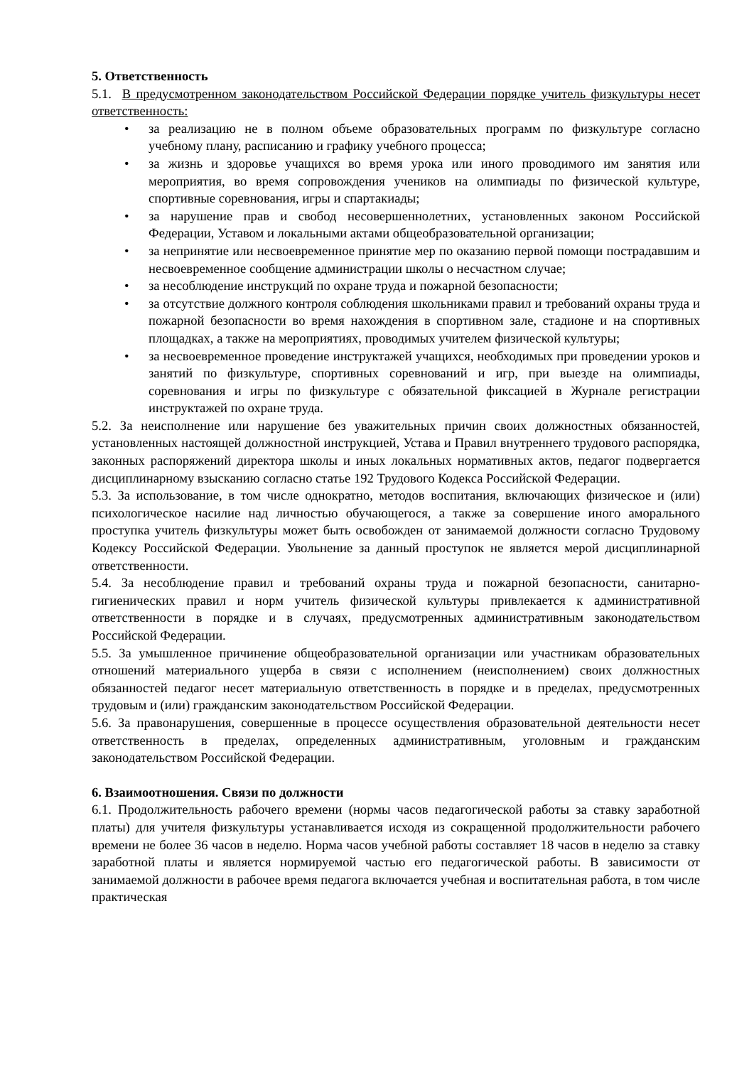5. Ответственность
5.1. В предусмотренном законодательством Российской Федерации порядке учитель физкультуры несет ответственность:
• за реализацию не в полном объеме образовательных программ по физкультуре согласно учебному плану, расписанию и графику учебного процесса;
• за жизнь и здоровье учащихся во время урока или иного проводимого им занятия или мероприятия, во время сопровождения учеников на олимпиады по физической культуре, спортивные соревнования, игры и спартакиады;
• за нарушение прав и свобод несовершеннолетних, установленных законом Российской Федерации, Уставом и локальными актами общеобразовательной организации;
• за непринятие или несвоевременное принятие мер по оказанию первой помощи пострадавшим и несвоевременное сообщение администрации школы о несчастном случае;
• за несоблюдение инструкций по охране труда и пожарной безопасности;
• за отсутствие должного контроля соблюдения школьниками правил и требований охраны труда и пожарной безопасности во время нахождения в спортивном зале, стадионе и на спортивных площадках, а также на мероприятиях, проводимых учителем физической культуры;
• за несвоевременное проведение инструктажей учащихся, необходимых при проведении уроков и занятий по физкультуре, спортивных соревнований и игр, при выезде на олимпиады, соревнования и игры по физкультуре с обязательной фиксацией в Журнале регистрации инструктажей по охране труда.
5.2. За неисполнение или нарушение без уважительных причин своих должностных обязанностей, установленных настоящей должностной инструкцией, Устава и Правил внутреннего трудового распорядка, законных распоряжений директора школы и иных локальных нормативных актов, педагог подвергается дисциплинарному взысканию согласно статье 192 Трудового Кодекса Российской Федерации.
5.3. За использование, в том числе однократно, методов воспитания, включающих физическое и (или) психологическое насилие над личностью обучающегося, а также за совершение иного аморального проступка учитель физкультуры может быть освобожден от занимаемой должности согласно Трудовому Кодексу Российской Федерации. Увольнение за данный проступок не является мерой дисциплинарной ответственности.
5.4. За несоблюдение правил и требований охраны труда и пожарной безопасности, санитарно-гигиенических правил и норм учитель физической культуры привлекается к административной ответственности в порядке и в случаях, предусмотренных административным законодательством Российской Федерации.
5.5. За умышленное причинение общеобразовательной организации или участникам образовательных отношений материального ущерба в связи с исполнением (неисполнением) своих должностных обязанностей педагог несет материальную ответственность в порядке и в пределах, предусмотренных трудовым и (или) гражданским законодательством Российской Федерации.
5.6. За правонарушения, совершенные в процессе осуществления образовательной деятельности несет ответственность в пределах, определенных административным, уголовным и гражданским законодательством Российской Федерации.
6. Взаимоотношения. Связи по должности
6.1. Продолжительность рабочего времени (нормы часов педагогической работы за ставку заработной платы) для учителя физкультуры устанавливается исходя из сокращенной продолжительности рабочего времени не более 36 часов в неделю. Норма часов учебной работы составляет 18 часов в неделю за ставку заработной платы и является нормируемой частью его педагогической работы. В зависимости от занимаемой должности в рабочее время педагога включается учебная и воспитательная работа, в том числе практическая